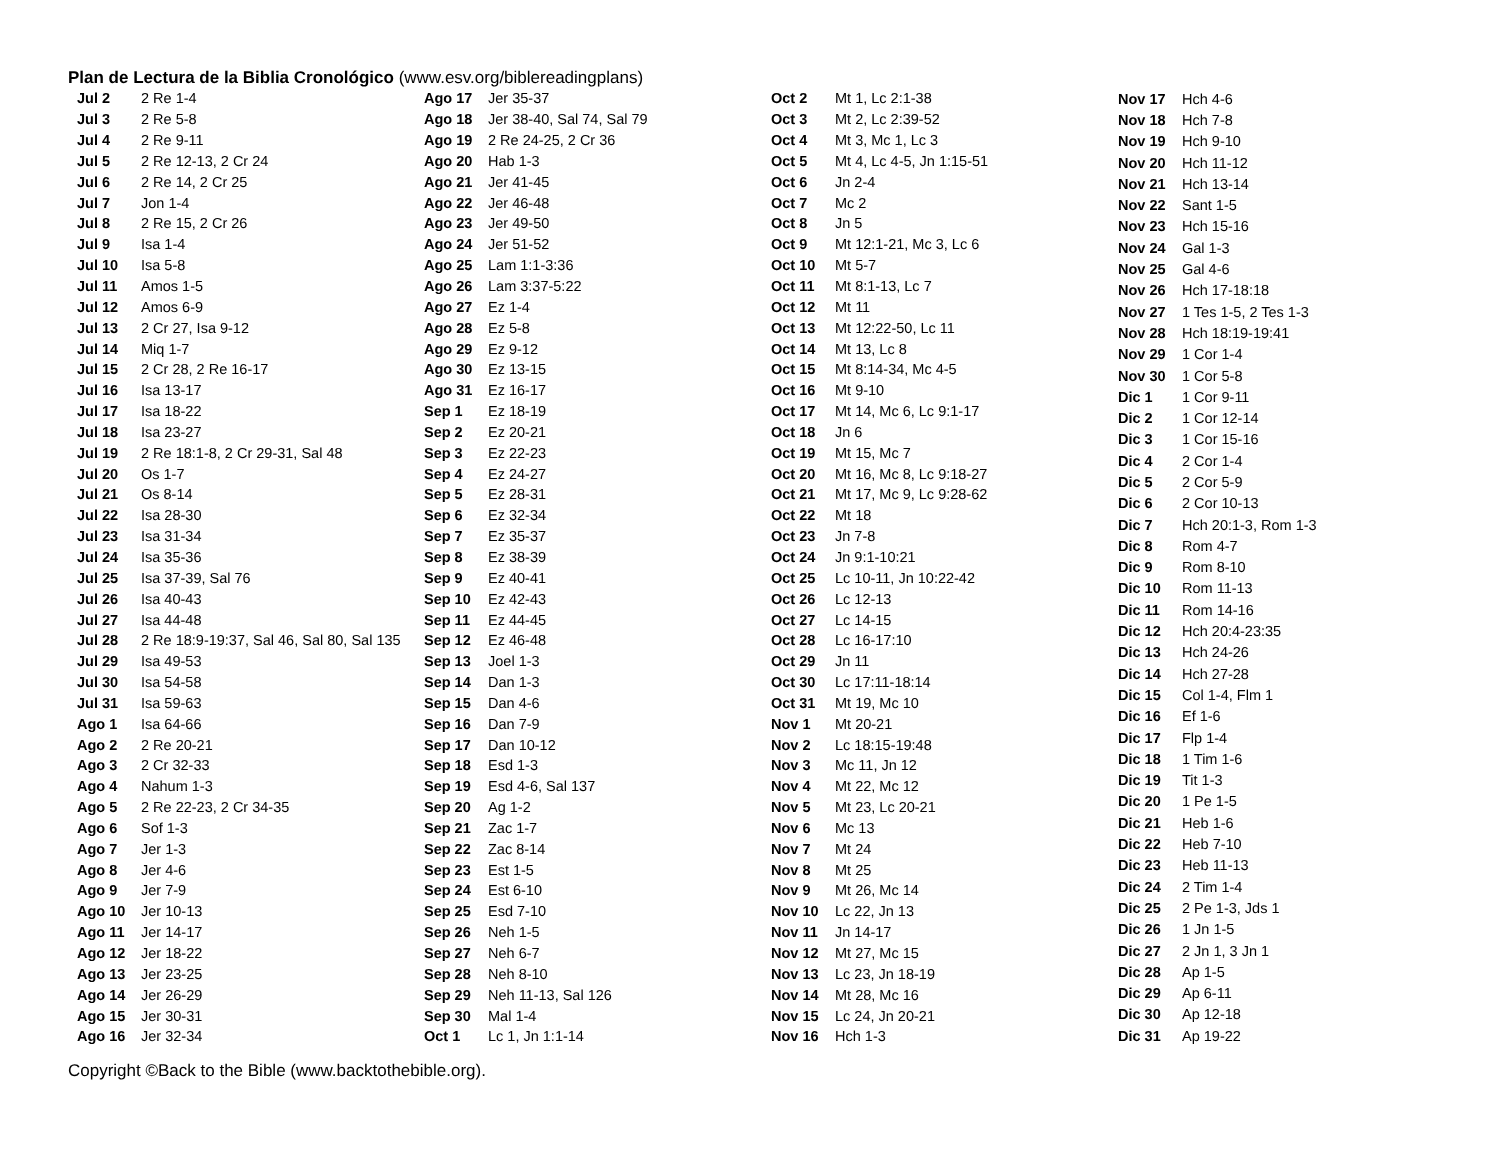Plan de Lectura de la Biblia Cronológico (www.esv.org/biblereadingplans)
| Jul 2 | 2 Re 1-4 |
| Jul 3 | 2 Re 5-8 |
| Jul 4 | 2 Re 9-11 |
| Jul 5 | 2 Re 12-13, 2 Cr 24 |
| Jul 6 | 2 Re 14, 2 Cr 25 |
| Jul 7 | Jon 1-4 |
| Jul 8 | 2 Re 15, 2 Cr 26 |
| Jul 9 | Isa 1-4 |
| Jul 10 | Isa 5-8 |
| Jul 11 | Amos 1-5 |
| Jul 12 | Amos 6-9 |
| Jul 13 | 2 Cr 27, Isa 9-12 |
| Jul 14 | Miq 1-7 |
| Jul 15 | 2 Cr 28, 2 Re 16-17 |
| Jul 16 | Isa 13-17 |
| Jul 17 | Isa 18-22 |
| Jul 18 | Isa 23-27 |
| Jul 19 | 2 Re 18:1-8, 2 Cr 29-31, Sal 48 |
| Jul 20 | Os 1-7 |
| Jul 21 | Os 8-14 |
| Jul 22 | Isa 28-30 |
| Jul 23 | Isa 31-34 |
| Jul 24 | Isa 35-36 |
| Jul 25 | Isa 37-39, Sal 76 |
| Jul 26 | Isa 40-43 |
| Jul 27 | Isa 44-48 |
| Jul 28 | 2 Re 18:9-19:37, Sal 46, Sal 80, Sal 135 |
| Jul 29 | Isa 49-53 |
| Jul 30 | Isa 54-58 |
| Jul 31 | Isa 59-63 |
| Ago 1 | Isa 64-66 |
| Ago 2 | 2 Re 20-21 |
| Ago 3 | 2 Cr 32-33 |
| Ago 4 | Nahum 1-3 |
| Ago 5 | 2 Re 22-23, 2 Cr 34-35 |
| Ago 6 | Sof 1-3 |
| Ago 7 | Jer 1-3 |
| Ago 8 | Jer 4-6 |
| Ago 9 | Jer 7-9 |
| Ago 10 | Jer 10-13 |
| Ago 11 | Jer 14-17 |
| Ago 12 | Jer 18-22 |
| Ago 13 | Jer 23-25 |
| Ago 14 | Jer 26-29 |
| Ago 15 | Jer 30-31 |
| Ago 16 | Jer 32-34 |
| Ago 17 | Jer 35-37 |
| Ago 18 | Jer 38-40, Sal 74, Sal 79 |
| Ago 19 | 2 Re 24-25, 2 Cr 36 |
| Ago 20 | Hab 1-3 |
| Ago 21 | Jer 41-45 |
| Ago 22 | Jer 46-48 |
| Ago 23 | Jer 49-50 |
| Ago 24 | Jer 51-52 |
| Ago 25 | Lam 1:1-3:36 |
| Ago 26 | Lam 3:37-5:22 |
| Ago 27 | Ez 1-4 |
| Ago 28 | Ez 5-8 |
| Ago 29 | Ez 9-12 |
| Ago 30 | Ez 13-15 |
| Ago 31 | Ez 16-17 |
| Sep 1 | Ez 18-19 |
| Sep 2 | Ez 20-21 |
| Sep 3 | Ez 22-23 |
| Sep 4 | Ez 24-27 |
| Sep 5 | Ez 28-31 |
| Sep 6 | Ez 32-34 |
| Sep 7 | Ez 35-37 |
| Sep 8 | Ez 38-39 |
| Sep 9 | Ez 40-41 |
| Sep 10 | Ez 42-43 |
| Sep 11 | Ez 44-45 |
| Sep 12 | Ez 46-48 |
| Sep 13 | Joel 1-3 |
| Sep 14 | Dan 1-3 |
| Sep 15 | Dan 4-6 |
| Sep 16 | Dan 7-9 |
| Sep 17 | Dan 10-12 |
| Sep 18 | Esd 1-3 |
| Sep 19 | Esd 4-6, Sal 137 |
| Sep 20 | Ag 1-2 |
| Sep 21 | Zac 1-7 |
| Sep 22 | Zac 8-14 |
| Sep 23 | Est 1-5 |
| Sep 24 | Est 6-10 |
| Sep 25 | Esd 7-10 |
| Sep 26 | Neh 1-5 |
| Sep 27 | Neh 6-7 |
| Sep 28 | Neh 8-10 |
| Sep 29 | Neh 11-13, Sal 126 |
| Sep 30 | Mal 1-4 |
| Oct 1 | Lc 1, Jn 1:1-14 |
| Oct 2 | Mt 1, Lc 2:1-38 |
| Oct 3 | Mt 2, Lc 2:39-52 |
| Oct 4 | Mt 3, Mc 1, Lc 3 |
| Oct 5 | Mt 4, Lc 4-5, Jn 1:15-51 |
| Oct 6 | Jn 2-4 |
| Oct 7 | Mc 2 |
| Oct 8 | Jn 5 |
| Oct 9 | Mt 12:1-21, Mc 3, Lc 6 |
| Oct 10 | Mt 5-7 |
| Oct 11 | Mt 8:1-13, Lc 7 |
| Oct 12 | Mt 11 |
| Oct 13 | Mt 12:22-50, Lc 11 |
| Oct 14 | Mt 13, Lc 8 |
| Oct 15 | Mt 8:14-34, Mc 4-5 |
| Oct 16 | Mt 9-10 |
| Oct 17 | Mt 14, Mc 6, Lc 9:1-17 |
| Oct 18 | Jn 6 |
| Oct 19 | Mt 15, Mc 7 |
| Oct 20 | Mt 16, Mc 8, Lc 9:18-27 |
| Oct 21 | Mt 17, Mc 9, Lc 9:28-62 |
| Oct 22 | Mt 18 |
| Oct 23 | Jn 7-8 |
| Oct 24 | Jn 9:1-10:21 |
| Oct 25 | Lc 10-11, Jn 10:22-42 |
| Oct 26 | Lc 12-13 |
| Oct 27 | Lc 14-15 |
| Oct 28 | Lc 16-17:10 |
| Oct 29 | Jn 11 |
| Oct 30 | Lc 17:11-18:14 |
| Oct 31 | Mt 19, Mc 10 |
| Nov 1 | Mt 20-21 |
| Nov 2 | Lc 18:15-19:48 |
| Nov 3 | Mc 11, Jn 12 |
| Nov 4 | Mt 22, Mc 12 |
| Nov 5 | Mt 23, Lc 20-21 |
| Nov 6 | Mc 13 |
| Nov 7 | Mt 24 |
| Nov 8 | Mt 25 |
| Nov 9 | Mt 26, Mc 14 |
| Nov 10 | Lc 22, Jn 13 |
| Nov 11 | Jn 14-17 |
| Nov 12 | Mt 27, Mc 15 |
| Nov 13 | Lc 23, Jn 18-19 |
| Nov 14 | Mt 28, Mc 16 |
| Nov 15 | Lc 24, Jn 20-21 |
| Nov 16 | Hch 1-3 |
| Nov 17 | Hch 4-6 |
| Nov 18 | Hch 7-8 |
| Nov 19 | Hch 9-10 |
| Nov 20 | Hch 11-12 |
| Nov 21 | Hch 13-14 |
| Nov 22 | Sant 1-5 |
| Nov 23 | Hch 15-16 |
| Nov 24 | Gal 1-3 |
| Nov 25 | Gal 4-6 |
| Nov 26 | Hch 17-18:18 |
| Nov 27 | 1 Tes 1-5, 2 Tes 1-3 |
| Nov 28 | Hch 18:19-19:41 |
| Nov 29 | 1 Cor 1-4 |
| Nov 30 | 1 Cor 5-8 |
| Dic 1 | 1 Cor 9-11 |
| Dic 2 | 1 Cor 12-14 |
| Dic 3 | 1 Cor 15-16 |
| Dic 4 | 2 Cor 1-4 |
| Dic 5 | 2 Cor 5-9 |
| Dic 6 | 2 Cor 10-13 |
| Dic 7 | Hch 20:1-3, Rom 1-3 |
| Dic 8 | Rom 4-7 |
| Dic 9 | Rom 8-10 |
| Dic 10 | Rom 11-13 |
| Dic 11 | Rom 14-16 |
| Dic 12 | Hch 20:4-23:35 |
| Dic 13 | Hch 24-26 |
| Dic 14 | Hch 27-28 |
| Dic 15 | Col 1-4, Flm 1 |
| Dic 16 | Ef 1-6 |
| Dic 17 | Flp 1-4 |
| Dic 18 | 1 Tim 1-6 |
| Dic 19 | Tit 1-3 |
| Dic 20 | 1 Pe 1-5 |
| Dic 21 | Heb 1-6 |
| Dic 22 | Heb 7-10 |
| Dic 23 | Heb 11-13 |
| Dic 24 | 2 Tim 1-4 |
| Dic 25 | 2 Pe 1-3, Jds 1 |
| Dic 26 | 1 Jn 1-5 |
| Dic 27 | 2 Jn 1, 3 Jn 1 |
| Dic 28 | Ap 1-5 |
| Dic 29 | Ap 6-11 |
| Dic 30 | Ap 12-18 |
| Dic 31 | Ap 19-22 |
Copyright ©Back to the Bible (www.backtothebible.org).